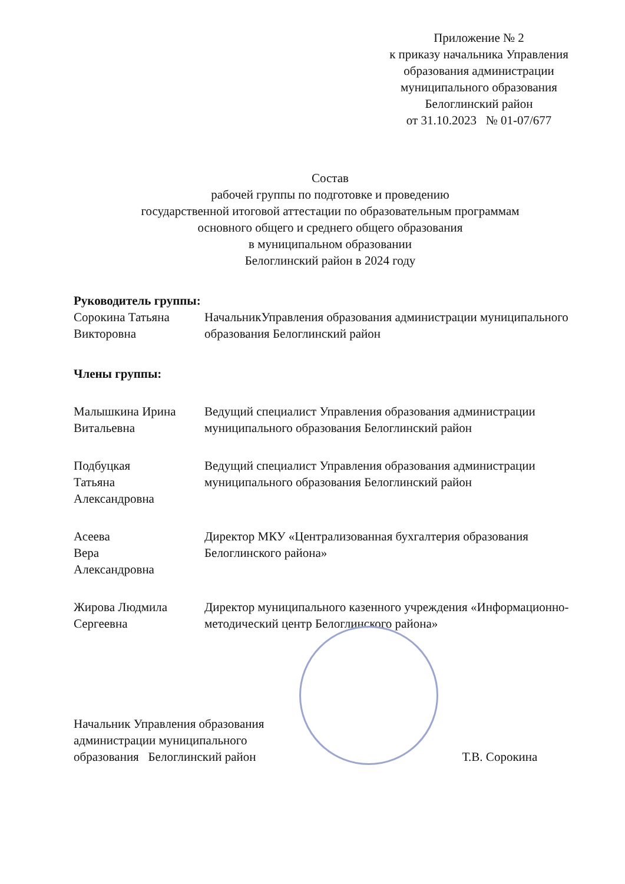Приложение № 2
к приказу начальника Управления
образования администрации
муниципального образования
Белоглинский район
от 31.10.2023 № 01-07/677
Состав
рабочей группы по подготовке и проведению
государственной итоговой аттестации по образовательным программам
основного общего и среднего общего образования
в муниципальном образовании
Белоглинский район в 2024 году
Руководитель группы:
Сорокина Татьяна Викторовна
НачальникУправления образования администрации муниципального образования Белоглинский район
Члены группы:
Малышкина Ирина Витальевна
Ведущий специалист Управления образования администрации муниципального образования Белоглинский район
Подбуцкая
Татьяна
Александровна
Ведущий специалист Управления образования администрации муниципального образования Белоглинский район
Асеева
Вера
Александровна
Директор МКУ «Централизованная бухгалтерия образования Белоглинского района»
Жирова Людмила Сергеевна
Директор муниципального казенного учреждения «Информационно-методический центр Белоглинского района»
Начальник Управления образования
администрации муниципального
образования Белоглинский район
Т.В. Сорокина